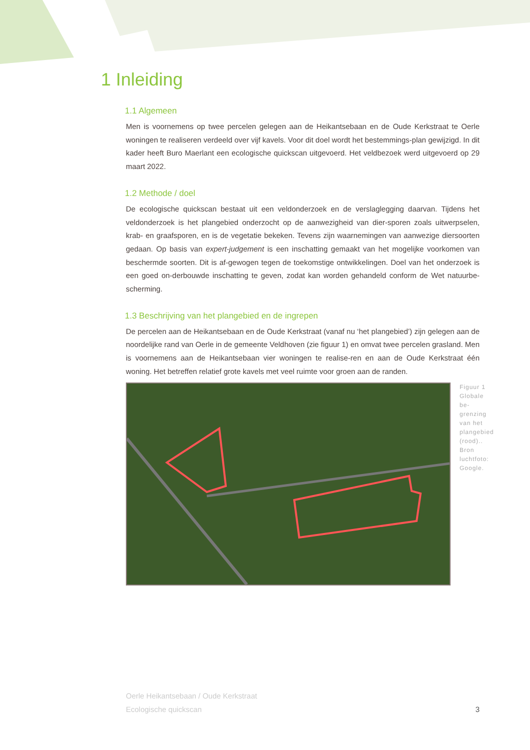1 Inleiding
1.1 Algemeen
Men is voornemens op twee percelen gelegen aan de Heikantsebaan en de Oude Kerkstraat te Oerle woningen te realiseren verdeeld over vijf kavels. Voor dit doel wordt het bestemmings-plan gewijzigd. In dit kader heeft Buro Maerlant een ecologische quickscan uitgevoerd. Het veldbezoek werd uitgevoerd op 29 maart 2022.
1.2 Methode / doel
De ecologische quickscan bestaat uit een veldonderzoek en de verslaglegging daarvan. Tijdens het veldonderzoek is het plangebied onderzocht op de aanwezigheid van dier-sporen zoals uitwerpselen, krab- en graafsporen, en is de vegetatie bekeken. Tevens zijn waarnemingen van aanwezige diersoorten gedaan. Op basis van expert-judgement is een inschatting gemaakt van het mogelijke voorkomen van beschermde soorten. Dit is af-gewogen tegen de toekomstige ontwikkelingen. Doel van het onderzoek is een goed on-derbouwde inschatting te geven, zodat kan worden gehandeld conform de Wet natuurbe-scherming.
1.3 Beschrijving van het plangebied en de ingrepen
De percelen aan de Heikantsebaan en de Oude Kerkstraat (vanaf nu ‘het plangebied’) zijn gelegen aan de noordelijke rand van Oerle in de gemeente Veldhoven (zie figuur 1) en omvat twee percelen grasland. Men is voornemens aan de Heikantsebaan vier woningen te realise-ren en aan de Oude Kerkstraat één woning. Het betreffen relatief grote kavels met veel ruimte voor groen aan de randen.
Figuur 1
Globale be-grenzing van het plangebied (rood).. Bron luchtfoto: Google.
Oerle Heikantsebaan / Oude Kerkstraat
Ecologische quickscan
3